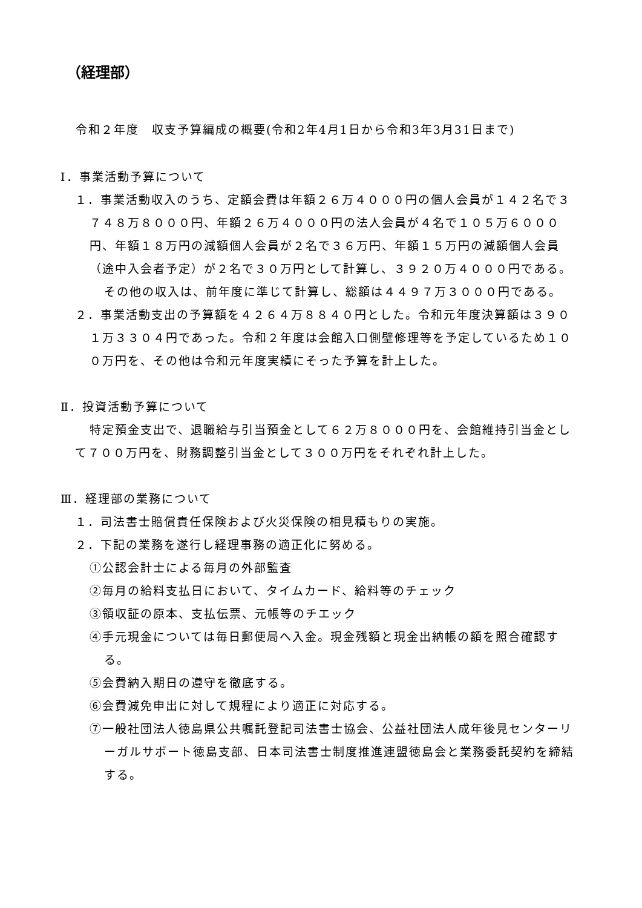（経理部）
令和２年度　収支予算編成の概要(令和2年4月1日から令和3年3月31日まで)
Ⅰ．事業活動予算について
１．事業活動収入のうち、定額会費は年額２６万４０００円の個人会員が１４２名で３７４８万８０００円、年額２６万４０００円の法人会員が４名で１０５万６０００円、年額１８万円の減額個人会員が２名で３６万円、年額１５万円の減額個人会員（途中入会者予定）が２名で３０万円として計算し、３９２０万４０００円である。
その他の収入は、前年度に準じて計算し、総額は４４９７万３０００円である。
２．事業活動支出の予算額を４２６４万８８４０円とした。令和元年度決算額は３９０１万３３０４円であった。令和２年度は会館入口側壁修理等を予定しているため１００万円を、その他は令和元年度実績にそった予算を計上した。
Ⅱ．投資活動予算について
特定預金支出で、退職給与引当預金として６２万８０００円を、会館維持引当金として７００万円を、財務調整引当金として３００万円をそれぞれ計上した。
Ⅲ．経理部の業務について
１．司法書士賠償責任保険および火災保険の相見積もりの実施。
２．下記の業務を遂行し経理事務の適正化に努める。
①公認会計士による毎月の外部監査
②毎月の給料支払日において、タイムカード、給料等のチェック
③領収証の原本、支払伝票、元帳等のチエック
④手元現金については毎日郵便局へ入金。現金残額と現金出納帳の額を照合確認する。
⑤会費納入期日の遵守を徹底する。
⑥会費減免申出に対して規程により適正に対応する。
⑦一般社団法人徳島県公共嘱託登記司法書士協会、公益社団法人成年後見センターリーガルサポート徳島支部、日本司法書士制度推進連盟徳島会と業務委託契約を締結する。